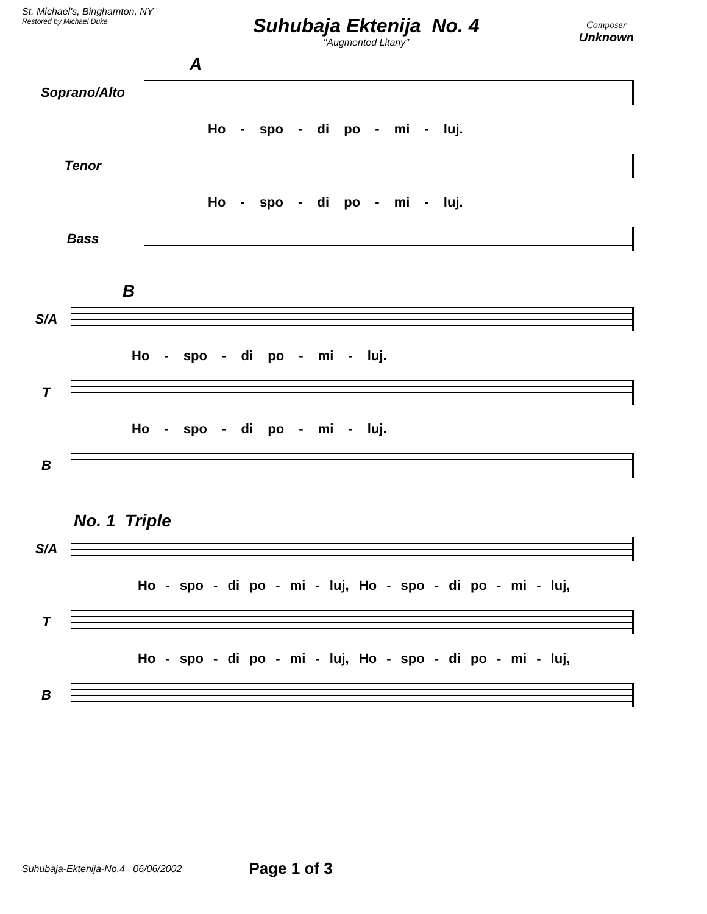St. Michael's, Binghamton, NY
Restored by Michael Duke
Suhubaja Ektenija No. 4
"Augmented Litany"
Composer
Unknown
A
Soprano/Alto
Ho - spo - di po - mi - luj.
Tenor
Ho - spo - di po - mi - luj.
Bass
B
S/A
Ho - spo - di po - mi - luj.
T
Ho - spo - di po - mi - luj.
B
No. 1 Triple
S/A
Ho - spo - di po - mi - luj, Ho - spo - di po - mi - luj,
T
Ho - spo - di po - mi - luj, Ho - spo - di po - mi - luj,
B
Suhubaja-Ektenija-No.4 06/06/2002 Page 1 of 3